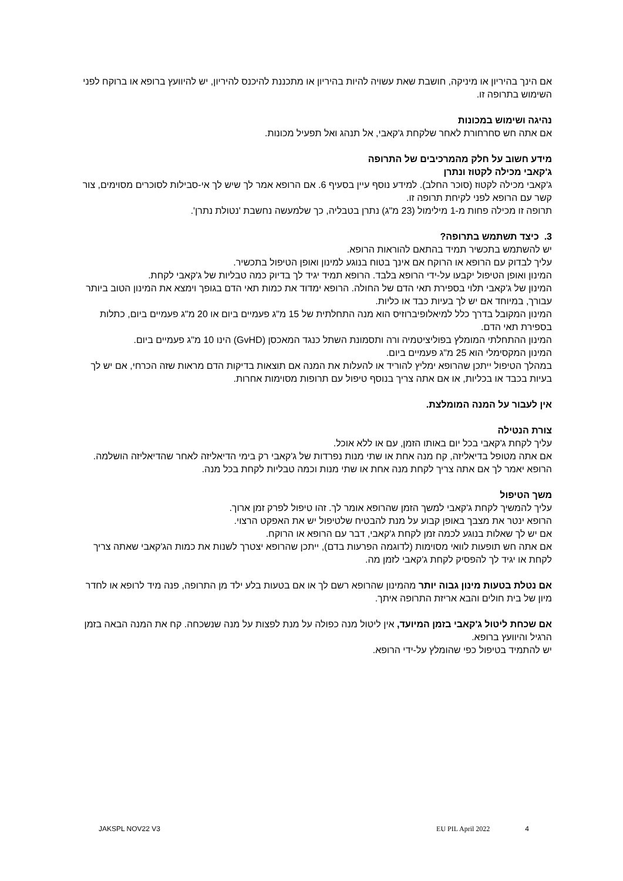אם הינך בהיריון או מיניקה, חושבת שאת עשויה להיות בהיריון או מתכננת להיכנס להיריון, יש להיוועץ ברופא או ברוקח לפני השימוש בתרופה זו.
נהיגה ושימוש במכונות
אם אתה חש סחרחורת לאחר שלקחת ג'קאבי, אל תנהג ואל תפעיל מכונות.
מידע חשוב על חלק מהמרכיבים של התרופה
ג'קאבי מכילה לקטוז ונתרן
ג'קאבי מכילה לקטוז (סוכר החלב). למידע נוסף עיין בסעיף 6. אם הרופא אמר לך שיש לך אי-סבילות לסוכרים מסוימים, צור קשר עם הרופא לפני לקיחת תרופה זו.
תרופה זו מכילה פחות מ-1 מילימול (23 מ"ג) נתרן בטבליה, כך שלמעשה נחשבת 'נטולת נתרן'.
3. כיצד תשתמש בתרופה?
יש להשתמש בתכשיר תמיד בהתאם להוראות הרופא.
עליך לבדוק עם הרופא או הרוקח אם אינך בטוח בנוגע למינון ואופן הטיפול בתכשיר.
המינון ואופן הטיפול יקבעו על-ידי הרופא בלבד. הרופא תמיד יגיד לך בדיוק כמה טבליות של ג'קאבי לקחת.
המינון של ג'קאבי תלוי בספירת תאי הדם של החולה. הרופא ימדוד את כמות תאי הדם בגופך וימצא את המינון הטוב ביותר עבורך, במיוחד אם יש לך בעיות כבד או כליות.
המינון המקובל בדרך כלל למיאלופיברוזיס הוא מנה התחלתית של 15 מ"ג פעמיים ביום או 20 מ"ג פעמיים ביום, כתלות בספירת תאי הדם.
המינון ההתחלתי המומלץ בפוליציטמיה ורה ותסמונת השתל כנגד המאכסן (GvHD) הינו 10 מ"ג פעמיים ביום.
המינון המקסימלי הוא 25 מ"ג פעמיים ביום.
במהלך הטיפול ייתכן שהרופא ימליץ להוריד או להעלות את המנה אם תוצאות בדיקות הדם מראות שזה הכרחי, אם יש לך בעיות בכבד או בכליות, או אם אתה צריך בנוסף טיפול עם תרופות מסוימות אחרות.
אין לעבור על המנה המומלצת.
צורת הנטילה
עליך לקחת ג'קאבי בכל יום באותו הזמן, עם או ללא אוכל.
אם אתה מטופל בדיאליזה, קח מנה אחת או שתי מנות נפרדות של ג'קאבי רק בימי הדיאליזה לאחר שהדיאליזה הושלמה. הרופא יאמר לך אם אתה צריך לקחת מנה אחת או שתי מנות וכמה טבליות לקחת בכל מנה.
משך הטיפול
עליך להמשיך לקחת ג'קאבי למשך הזמן שהרופא אומר לך. זהו טיפול לפרק זמן ארוך.
הרופא ינטר את מצבך באופן קבוע על מנת להבטיח שלטיפול יש את האפקט הרצוי.
אם יש לך שאלות בנוגע לכמה זמן לקחת ג'קאבי, דבר עם הרופא או הרוקח.
אם אתה חש תופעות לוואי מסוימות (לדוגמה הפרעות בדם), ייתכן שהרופא יצטרך לשנות את כמות הג'קאבי שאתה צריך לקחת או יגיד לך להפסיק לקחת ג'קאבי לזמן מה.
אם נטלת בטעות מינון גבוה יותר מהמינון שהרופא רשם לך או אם בטעות בלע ילד מן התרופה, פנה מיד לרופא או לחדר מיון של בית חולים והבא אריזת התרופה איתך.
אם שכחת ליטול ג'קאבי בזמן המיועד, אין ליטול מנה כפולה על מנת לפצות על מנה שנשכחה. קח את המנה הבאה בזמן הרגיל והיוועץ ברופא.
יש להתמיד בטיפול כפי שהומלץ על-ידי הרופא.
JAKSPL NOV22 V3 EU PIL April 2022 4